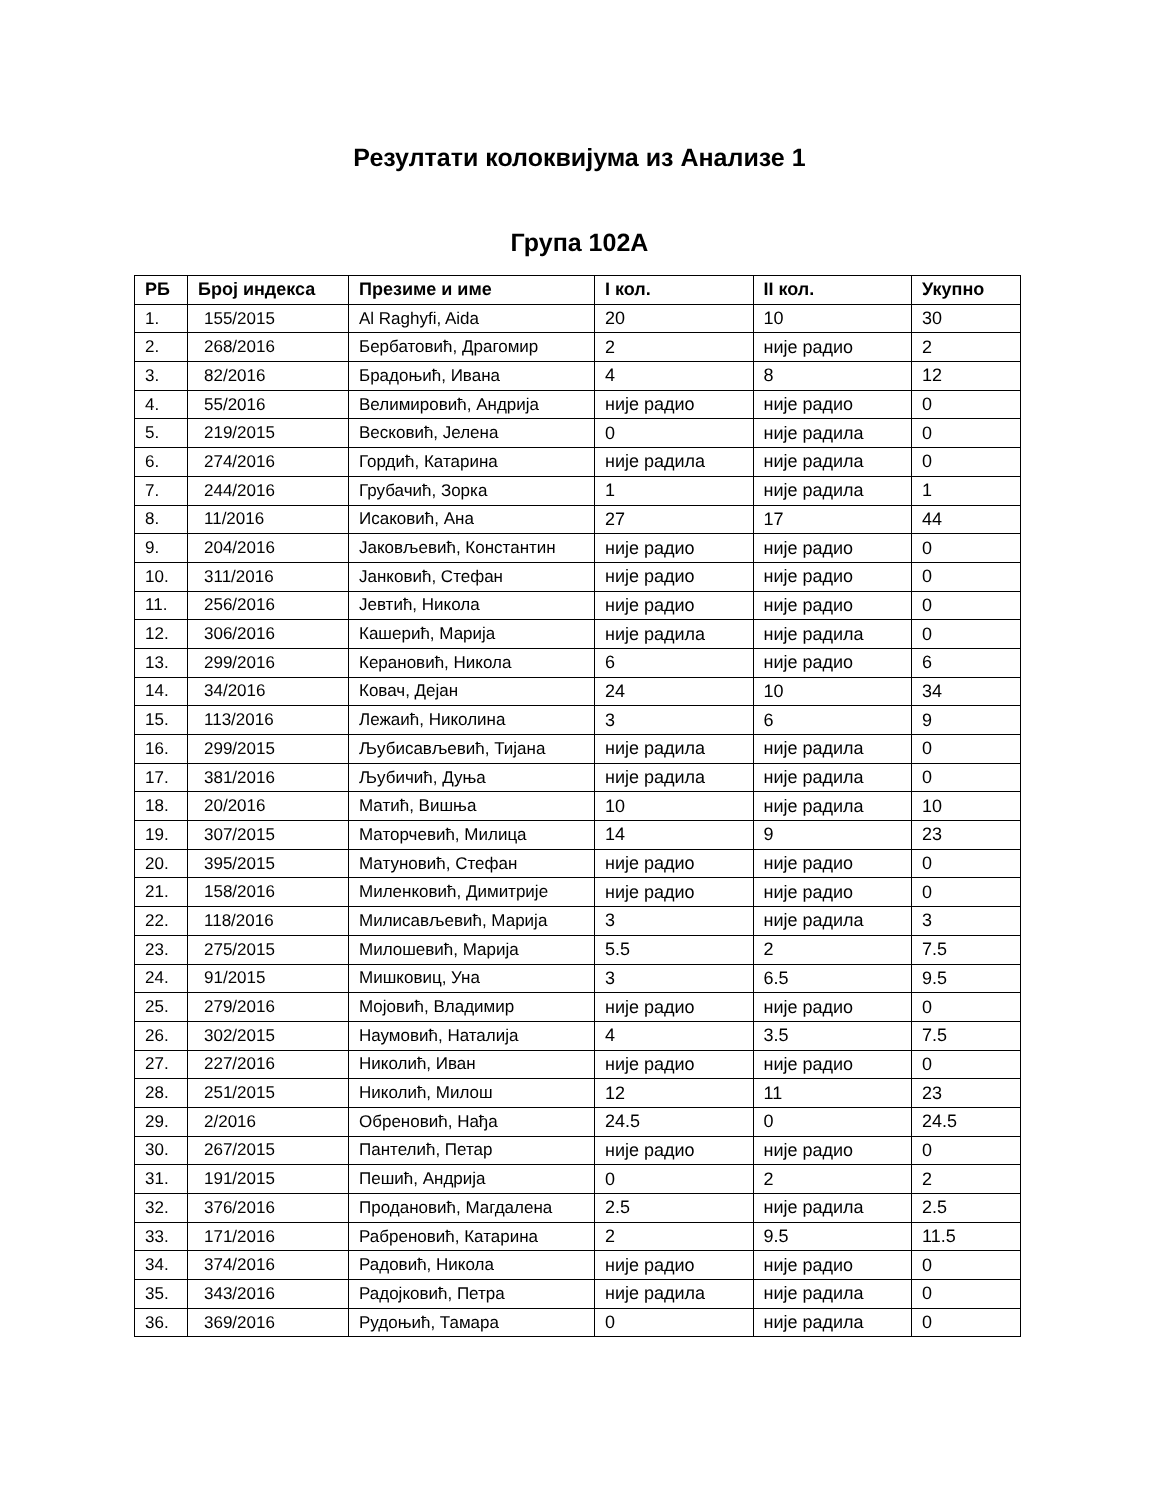Резултати колоквијума из Анализе 1
Група 102А
| РБ | Број индекса | Презиме и име | I кол. | II кол. | Укупно |
| --- | --- | --- | --- | --- | --- |
| 1. | 155/2015 | Al Raghyfi, Aida | 20 | 10 | 30 |
| 2. | 268/2016 | Бербатовић, Драгомир | 2 | није радио | 2 |
| 3. | 82/2016 | Брадоњић, Ивана | 4 | 8 | 12 |
| 4. | 55/2016 | Велимировић, Андрија | није радио | није радио | 0 |
| 5. | 219/2015 | Весковић, Јелена | 0 | није радила | 0 |
| 6. | 274/2016 | Гордић, Катарина | није радила | није радила | 0 |
| 7. | 244/2016 | Грубачић, Зорка | 1 | није радила | 1 |
| 8. | 11/2016 | Исаковић, Ана | 27 | 17 | 44 |
| 9. | 204/2016 | Јаковљевић, Константин | није радио | није радио | 0 |
| 10. | 311/2016 | Јанковић, Стефан | није радио | није радио | 0 |
| 11. | 256/2016 | Јевтић, Никола | није радио | није радио | 0 |
| 12. | 306/2016 | Кашерић, Марија | није радила | није радила | 0 |
| 13. | 299/2016 | Керановић, Никола | 6 | није радио | 6 |
| 14. | 34/2016 | Ковач, Дејан | 24 | 10 | 34 |
| 15. | 113/2016 | Лежаић, Николина | 3 | 6 | 9 |
| 16. | 299/2015 | Љубисављевић, Тијана | није радила | није радила | 0 |
| 17. | 381/2016 | Љубичић, Дуња | није радила | није радила | 0 |
| 18. | 20/2016 | Матић, Вишња | 10 | није радила | 10 |
| 19. | 307/2015 | Маторчевић, Милица | 14 | 9 | 23 |
| 20. | 395/2015 | Матуновић, Стефан | није радио | није радио | 0 |
| 21. | 158/2016 | Миленковић, Димитрије | није радио | није радио | 0 |
| 22. | 118/2016 | Милисављевић, Марија | 3 | није радила | 3 |
| 23. | 275/2015 | Милошевић, Марија | 5.5 | 2 | 7.5 |
| 24. | 91/2015 | Мишковиц, Уна | 3 | 6.5 | 9.5 |
| 25. | 279/2016 | Мојовић, Владимир | није радио | није радио | 0 |
| 26. | 302/2015 | Наумовић, Наталија | 4 | 3.5 | 7.5 |
| 27. | 227/2016 | Николић, Иван | није радио | није радио | 0 |
| 28. | 251/2015 | Николић, Милош | 12 | 11 | 23 |
| 29. | 2/2016 | Обреновић, Нађа | 24.5 | 0 | 24.5 |
| 30. | 267/2015 | Пантелић, Петар | није радио | није радио | 0 |
| 31. | 191/2015 | Пешић, Андрија | 0 | 2 | 2 |
| 32. | 376/2016 | Продановић, Магдалена | 2.5 | није радила | 2.5 |
| 33. | 171/2016 | Рабреновић, Катарина | 2 | 9.5 | 11.5 |
| 34. | 374/2016 | Радовић, Никола | није радио | није радио | 0 |
| 35. | 343/2016 | Радојковић, Петра | није радила | није радила | 0 |
| 36. | 369/2016 | Рудоњић, Тамара | 0 | није радила | 0 |